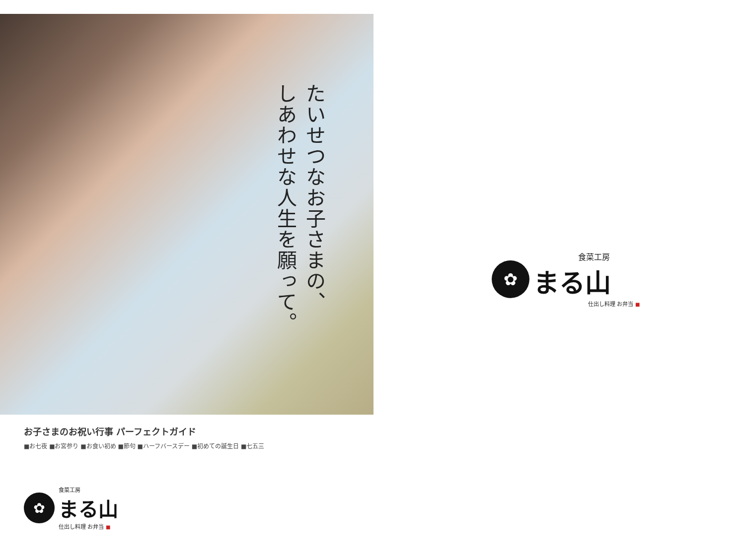たいせつなお子さまの、
しあわせな人生を願って。
お子さまのお祝い行事 パーフェクトガイド
■お七夜 ■お宮参り ■お食い初め ■節句 ■ハーフバースデー ■初めての誕生日 ■七五三
✿
食菜工房
まる山
仕出し料理 お弁当 ■
✿
食菜工房
まる山
仕出し料理 お弁当 ■